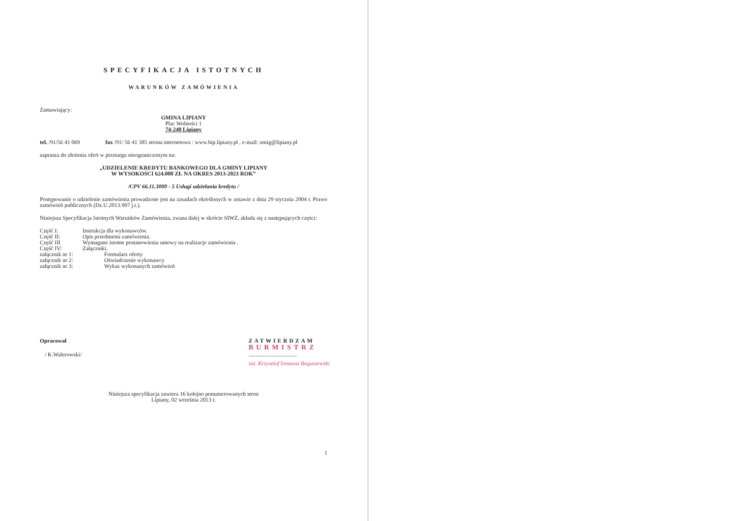SPECYFIKACJA ISTOTNYCH
WARUNKÓW ZAMÓWIENIA
Zamawiający:
GMINA LIPIANY
Plac Wolności 1
74-240 Lipiany
tel. /91/56 41 069 fax /91/ 56 41 385 strona internetowa : www.bip.lipiany.pl , e-mail: umig@lipiany.pl
zaprasza do złożenia ofert w przetargu nieograniczonym na:
„UDZIELENIE KREDYTU BANKOWEGO DLA GMINY LIPIANY
W WYSOKOŚCI 624.000 ZŁ NA OKRES 2013-2023 ROK”
/CPV 66.11.3000 - 5 Usługi udzielania kredytu /
Postępowanie o udzielenie zamówienia prowadzone jest na zasadach określonych w ustawie z dnia 29 stycznia 2004 r. Prawo zamówień publicznych (Dz.U.2013.907 j.t.).
Niniejsza Specyfikacja Istotnych Warunków Zamówienia, zwana dalej w skrócie SIWZ, składa się z następujących części:
| Część I: | Instrukcja dla wykonawców. | |
| Część II: | Opis przedmiotu zamówienia. | |
| Część III | Wymagane istotne postanowienia umowy na realizacje zamówienia . | |
| Część IV: | Załączniki. | |
| załącznik nr 1: | | Formularz oferty |
| załącznik nr 2: | | Oświadczenie wykonawcy |
| załącznik nr 3: | | Wykaz wykonanych zamówień |
Opracował
/ K.Walerowski/
ZATWIERDZAM
BURMISTRZ
..................................
inż. Krzysztof Ireneusz Boguszewski
Niniejsza specyfikacja zawiera 16 kolejno ponumerowanych stron
Lipiany, 02 września 2013 r.
1